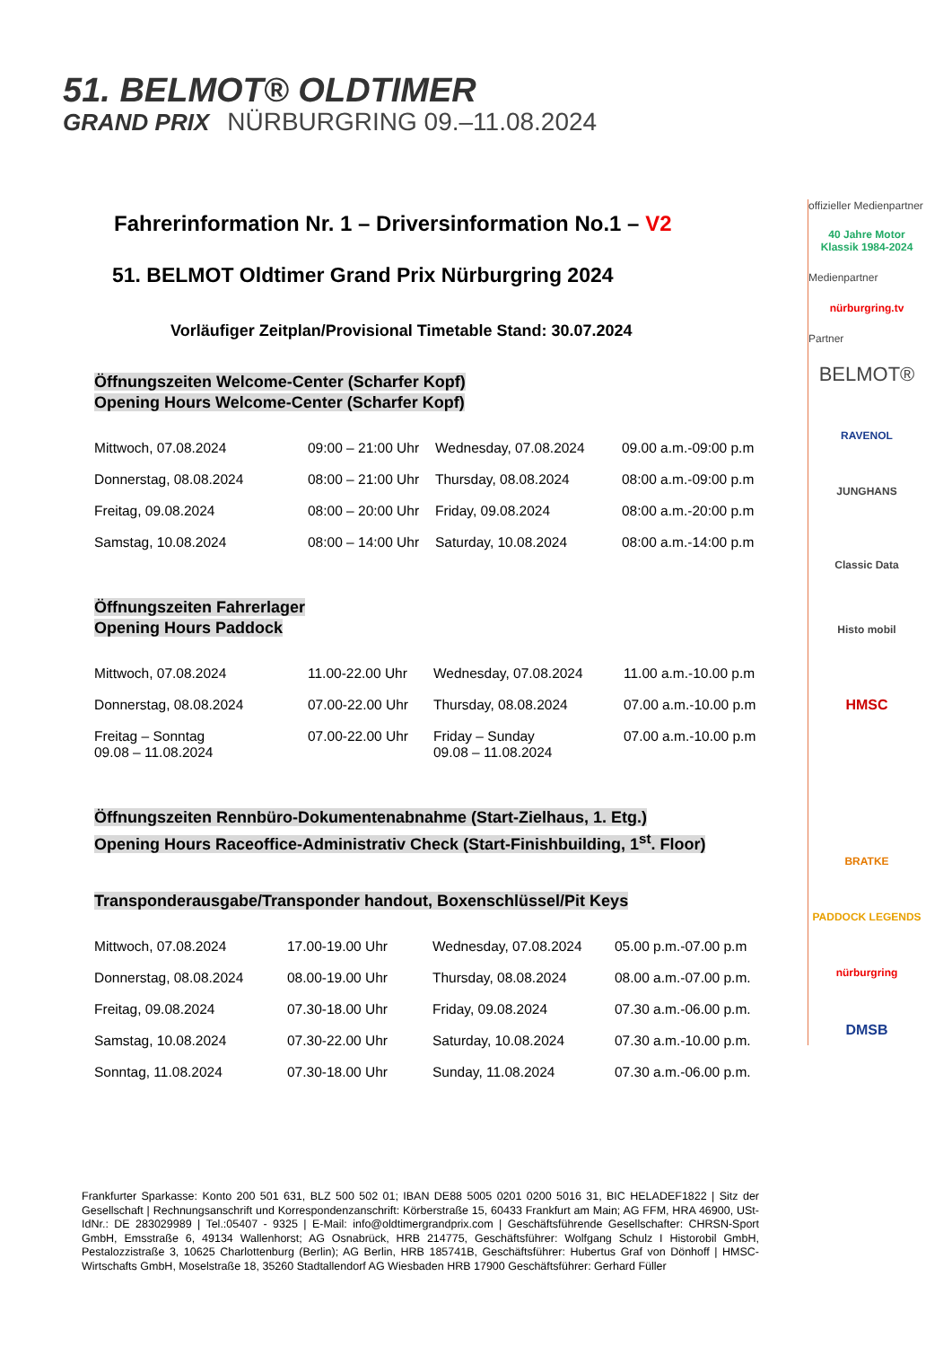51. BELMOT® OLDTIMER
GRAND PRIX NÜRBURGRING 09.–11.08.2024
Fahrerinformation Nr. 1 – Driversinformation No.1 – V2
51. BELMOT Oldtimer Grand Prix Nürburgring 2024
Vorläufiger Zeitplan/Provisional Timetable Stand: 30.07.2024
Öffnungszeiten Welcome-Center (Scharfer Kopf)
Opening Hours Welcome-Center (Scharfer Kopf)
| Mittwoch, 07.08.2024 | 09:00 – 21:00 Uhr | Wednesday, 07.08.2024 | 09.00 a.m.-09:00 p.m |
| Donnerstag, 08.08.2024 | 08:00 – 21:00 Uhr | Thursday, 08.08.2024 | 08:00 a.m.-09:00 p.m |
| Freitag, 09.08.2024 | 08:00 – 20:00 Uhr | Friday, 09.08.2024 | 08:00 a.m.-20:00 p.m |
| Samstag, 10.08.2024 | 08:00 – 14:00 Uhr | Saturday, 10.08.2024 | 08:00 a.m.-14:00 p.m |
Öffnungszeiten Fahrerlager
Opening Hours Paddock
| Mittwoch, 07.08.2024 | 11.00-22.00 Uhr | Wednesday, 07.08.2024 | 11.00 a.m.-10.00 p.m |
| Donnerstag, 08.08.2024 | 07.00-22.00 Uhr | Thursday, 08.08.2024 | 07.00 a.m.-10.00 p.m |
| Freitag – Sonntag 09.08 – 11.08.2024 | 07.00-22.00 Uhr | Friday – Sunday 09.08 – 11.08.2024 | 07.00 a.m.-10.00 p.m |
Öffnungszeiten Rennbüro-Dokumentenabnahme (Start-Zielhaus, 1. Etg.)
Opening Hours Raceoffice-Administrativ Check (Start-Finishbuilding, 1<sup>st</sup>. Floor)
Transponderausgabe/Transponder handout, Boxenschlüssel/Pit Keys
| Mittwoch, 07.08.2024 | 17.00-19.00 Uhr | Wednesday, 07.08.2024 | 05.00 p.m.-07.00 p.m |
| Donnerstag, 08.08.2024 | 08.00-19.00 Uhr | Thursday, 08.08.2024 | 08.00 a.m.-07.00 p.m. |
| Freitag, 09.08.2024 | 07.30-18.00 Uhr | Friday, 09.08.2024 | 07.30 a.m.-06.00 p.m. |
| Samstag, 10.08.2024 | 07.30-22.00 Uhr | Saturday, 10.08.2024 | 07.30 a.m.-10.00 p.m. |
| Sonntag, 11.08.2024 | 07.30-18.00 Uhr | Sunday, 11.08.2024 | 07.30 a.m.-06.00 p.m. |
offizieller Medienpartner
40 Jahre Motor Klassik 1984-2024
Medienpartner
nürburgring.tv
Partner
BELMOT®
RAVENOL
JUNGHANS
Classic Data
Histo mobil
HMSC
BRATKE
PADDOCK LEGENDS
nürburgring
DMSB
Frankfurter Sparkasse: Konto 200 501 631, BLZ 500 502 01; IBAN DE88 5005 0201 0200 5016 31, BIC HELADEF1822 | Sitz der Gesellschaft | Rechnungsanschrift und Korrespondenzanschrift: Körberstraße 15, 60433 Frankfurt am Main; AG FFM, HRA 46900, USt-IdNr.: DE 283029989 | Tel.:05407 - 9325 | E-Mail: info@oldtimergrandprix.com | Geschäftsführende Gesellschafter: CHRSN-Sport GmbH, Emsstraße 6, 49134 Wallenhorst; AG Osnabrück, HRB 214775, Geschäftsführer: Wolfgang Schulz I Historobil GmbH, Pestalozzistraße 3, 10625 Charlottenburg (Berlin); AG Berlin, HRB 185741B, Geschäftsführer: Hubertus Graf von Dönhoff | HMSC-Wirtschafts GmbH, Moselstraße 18, 35260 Stadtallendorf AG Wiesbaden HRB 17900 Geschäftsführer: Gerhard Füller